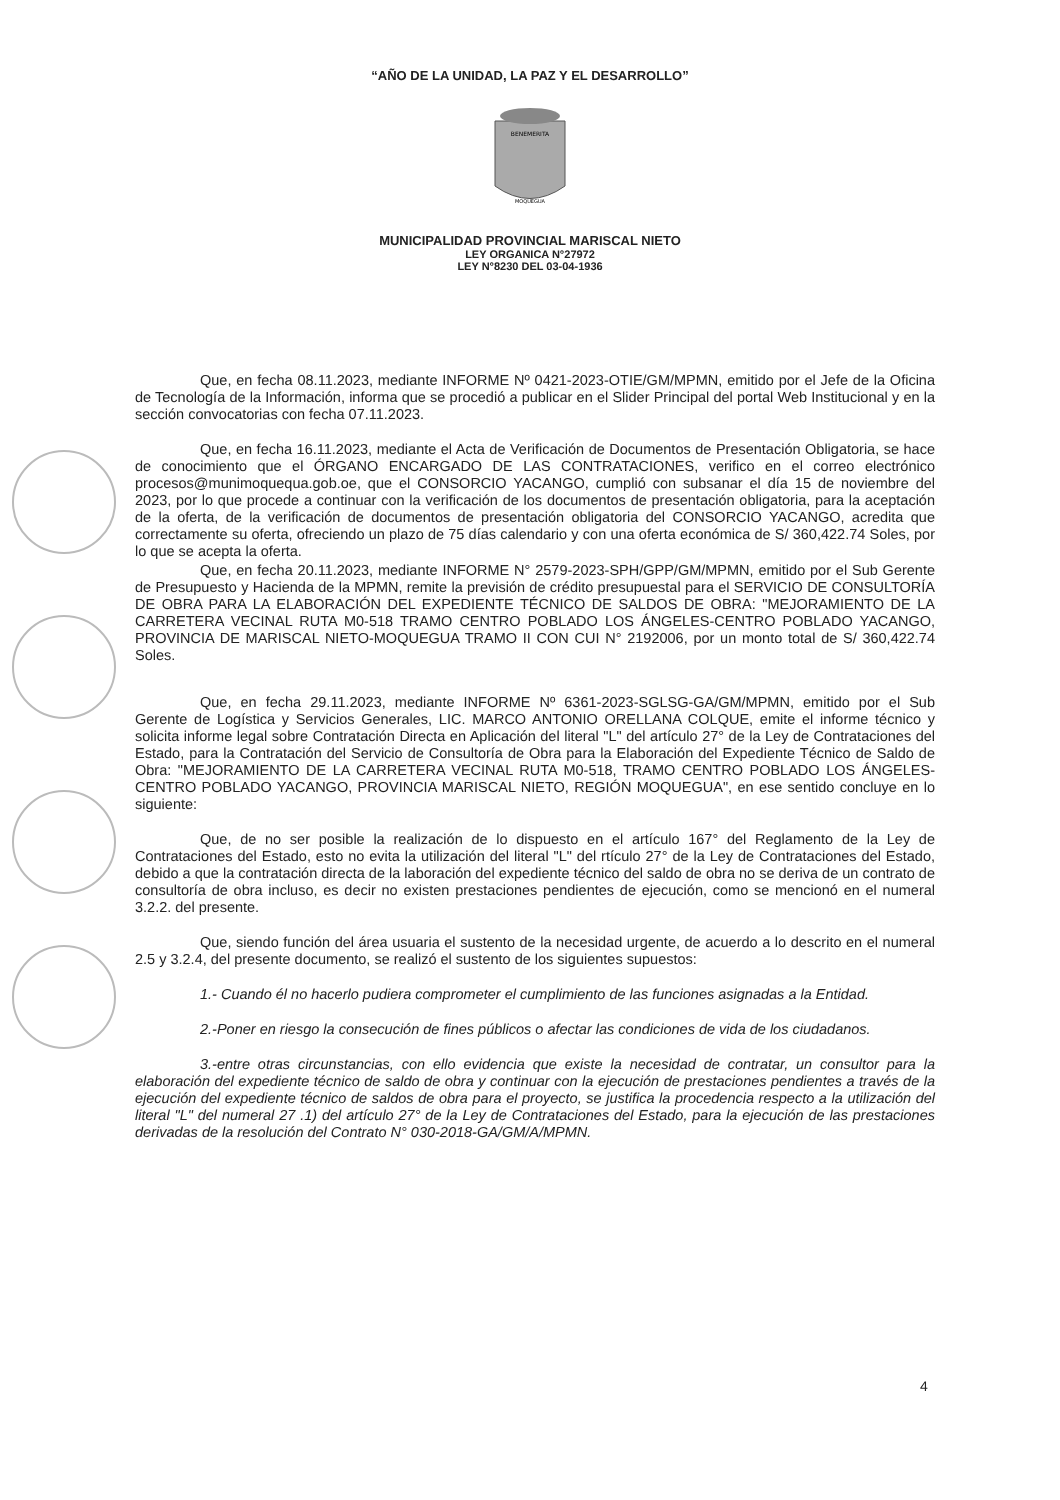“AÑO DE LA UNIDAD, LA PAZ Y EL DESARROLLO”
BENEMERITA
MOQUEGUA
MUNICIPALIDAD PROVINCIAL MARISCAL NIETO
LEY ORGANICA N°27972
LEY N°8230 DEL 03-04-1936
Que, en fecha 08.11.2023, mediante INFORME Nº 0421-2023-OTIE/GM/MPMN, emitido por el Jefe de la Oficina de Tecnología de la Información, informa que se procedió a publicar en el Slider Principal del portal Web Institucional y en la sección convocatorias con fecha 07.11.2023.
Que, en fecha 16.11.2023, mediante el Acta de Verificación de Documentos de Presentación Obligatoria, se hace de conocimiento que el ÓRGANO ENCARGADO DE LAS CONTRATACIONES, verifico en el correo electrónico procesos@munimoquequa.gob.oe, que el CONSORCIO YACANGO, cumplió con subsanar el día 15 de noviembre del 2023, por lo que procede a continuar con la verificación de los documentos de presentación obligatoria, para la aceptación de la oferta, de la verificación de documentos de presentación obligatoria del CONSORCIO YACANGO, acredita que correctamente su oferta, ofreciendo un plazo de 75 días calendario y con una oferta económica de S/ 360,422.74 Soles, por lo que se acepta la oferta.
Que, en fecha 20.11.2023, mediante INFORME N° 2579-2023-SPH/GPP/GM/MPMN, emitido por el Sub Gerente de Presupuesto y Hacienda de la MPMN, remite la previsión de crédito presupuestal para el SERVICIO DE CONSULTORÍA DE OBRA PARA LA ELABORACIÓN DEL EXPEDIENTE TÉCNICO DE SALDOS DE OBRA: "MEJORAMIENTO DE LA CARRETERA VECINAL RUTA M0-518 TRAMO CENTRO POBLADO LOS ÁNGELES-CENTRO POBLADO YACANGO, PROVINCIA DE MARISCAL NIETO-MOQUEGUA TRAMO II CON CUI N° 2192006, por un monto total de S/ 360,422.74 Soles.
Que, en fecha 29.11.2023, mediante INFORME Nº 6361-2023-SGLSG-GA/GM/MPMN, emitido por el Sub Gerente de Logística y Servicios Generales, LIC. MARCO ANTONIO ORELLANA COLQUE, emite el informe técnico y solicita informe legal sobre Contratación Directa en Aplicación del literal "L" del artículo 27° de la Ley de Contrataciones del Estado, para la Contratación del Servicio de Consultoría de Obra para la Elaboración del Expediente Técnico de Saldo de Obra: "MEJORAMIENTO DE LA CARRETERA VECINAL RUTA M0-518, TRAMO CENTRO POBLADO LOS ÁNGELES-CENTRO POBLADO YACANGO, PROVINCIA MARISCAL NIETO, REGIÓN MOQUEGUA", en ese sentido concluye en lo siguiente:
Que, de no ser posible la realización de lo dispuesto en el artículo 167° del Reglamento de la Ley de Contrataciones del Estado, esto no evita la utilización del literal "L" del rtículo 27° de la Ley de Contrataciones del Estado, debido a que la contratación directa de la laboración del expediente técnico del saldo de obra no se deriva de un contrato de consultoría de obra incluso, es decir no existen prestaciones pendientes de ejecución, como se mencionó en el numeral 3.2.2. del presente.
Que, siendo función del área usuaria el sustento de la necesidad urgente, de acuerdo a lo descrito en el numeral 2.5 y 3.2.4, del presente documento, se realizó el sustento de los siguientes supuestos:
1.- Cuando él no hacerlo pudiera comprometer el cumplimiento de las funciones asignadas a la Entidad.
2.-Poner en riesgo la consecución de fines públicos o afectar las condiciones de vida de los ciudadanos.
3.-entre otras circunstancias, con ello evidencia que existe la necesidad de contratar, un consultor para la elaboración del expediente técnico de saldo de obra y continuar con la ejecución de prestaciones pendientes a través de la ejecución del expediente técnico de saldos de obra para el proyecto, se justifica la procedencia respecto a la utilización del literal "L" del numeral 27 .1) del artículo 27° de la Ley de Contrataciones del Estado, para la ejecución de las prestaciones derivadas de la resolución del Contrato N° 030-2018-GA/GM/A/MPMN.
4